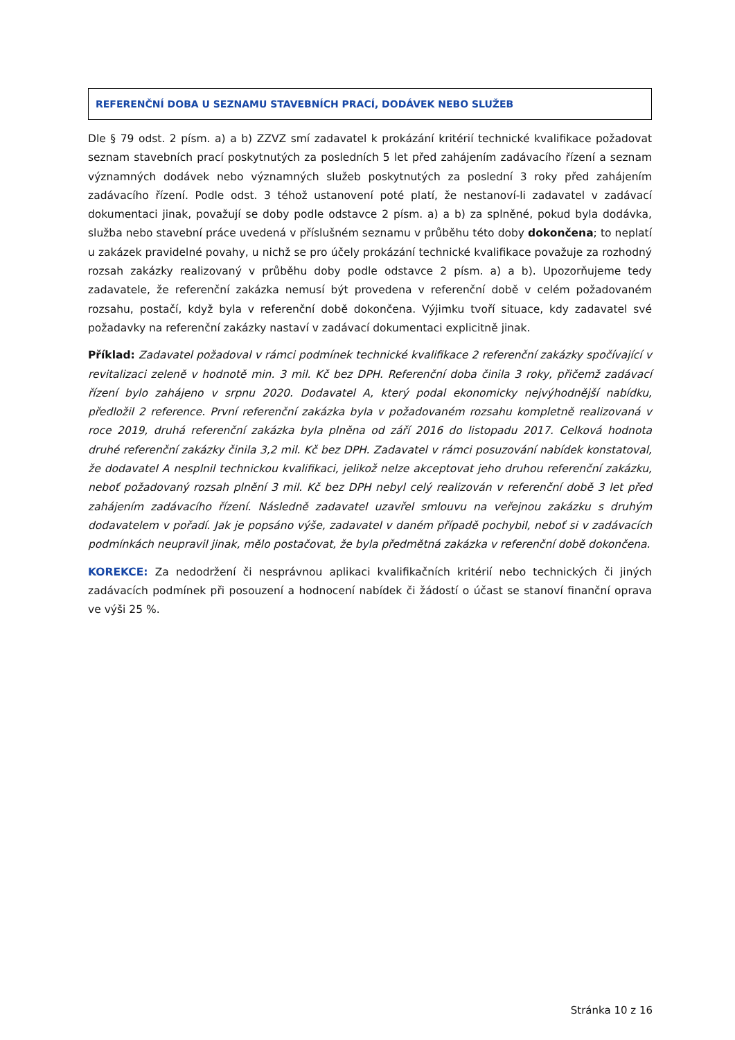REFERENČNÍ DOBA U SEZNAMU STAVEBNÍCH PRACÍ, DODÁVEK NEBO SLUŽEB
Dle § 79 odst. 2 písm. a) a b) ZZVZ smí zadavatel k prokázání kritérií technické kvalifikace požadovat seznam stavebních prací poskytnutých za posledních 5 let před zahájením zadávacího řízení a seznam významných dodávek nebo významných služeb poskytnutých za poslední 3 roky před zahájením zadávacího řízení. Podle odst. 3 téhož ustanovení poté platí, že nestanoví-li zadavatel v zadávací dokumentaci jinak, považují se doby podle odstavce 2 písm. a) a b) za splněné, pokud byla dodávka, služba nebo stavební práce uvedená v příslušném seznamu v průběhu této doby dokončena; to neplatí u zakázek pravidelné povahy, u nichž se pro účely prokázání technické kvalifikace považuje za rozhodný rozsah zakázky realizovaný v průběhu doby podle odstavce 2 písm. a) a b). Upozorňujeme tedy zadavatele, že referenční zakázka nemusí být provedena v referenční době v celém požadovaném rozsahu, postačí, když byla v referenční době dokončena. Výjimku tvoří situace, kdy zadavatel své požadavky na referenční zakázky nastaví v zadávací dokumentaci explicitně jinak.
Příklad: Zadavatel požadoval v rámci podmínek technické kvalifikace 2 referenční zakázky spočívající v revitalizaci zeleně v hodnotě min. 3 mil. Kč bez DPH. Referenční doba činila 3 roky, přičemž zadávací řízení bylo zahájeno v srpnu 2020. Dodavatel A, který podal ekonomicky nejvýhodnější nabídku, předložil 2 reference. První referenční zakázka byla v požadovaném rozsahu kompletně realizovaná v roce 2019, druhá referenční zakázka byla plněna od září 2016 do listopadu 2017. Celková hodnota druhé referenční zakázky činila 3,2 mil. Kč bez DPH. Zadavatel v rámci posuzování nabídek konstatoval, že dodavatel A nesplnil technickou kvalifikaci, jelikož nelze akceptovat jeho druhou referenční zakázku, neboť požadovaný rozsah plnění 3 mil. Kč bez DPH nebyl celý realizován v referenční době 3 let před zahájením zadávacího řízení. Následně zadavatel uzavřel smlouvu na veřejnou zakázku s druhým dodavatelem v pořadí. Jak je popsáno výše, zadavatel v daném případě pochybil, neboť si v zadávacích podmínkách neupravil jinak, mělo postačovat, že byla předmětná zakázka v referenční době dokončena.
KOREKCE: Za nedodržení či nesprávnou aplikaci kvalifikačních kritérií nebo technických či jiných zadávacích podmínek při posouzení a hodnocení nabídek či žádostí o účast se stanoví finanční oprava ve výši 25 %.
Stránka 10 z 16